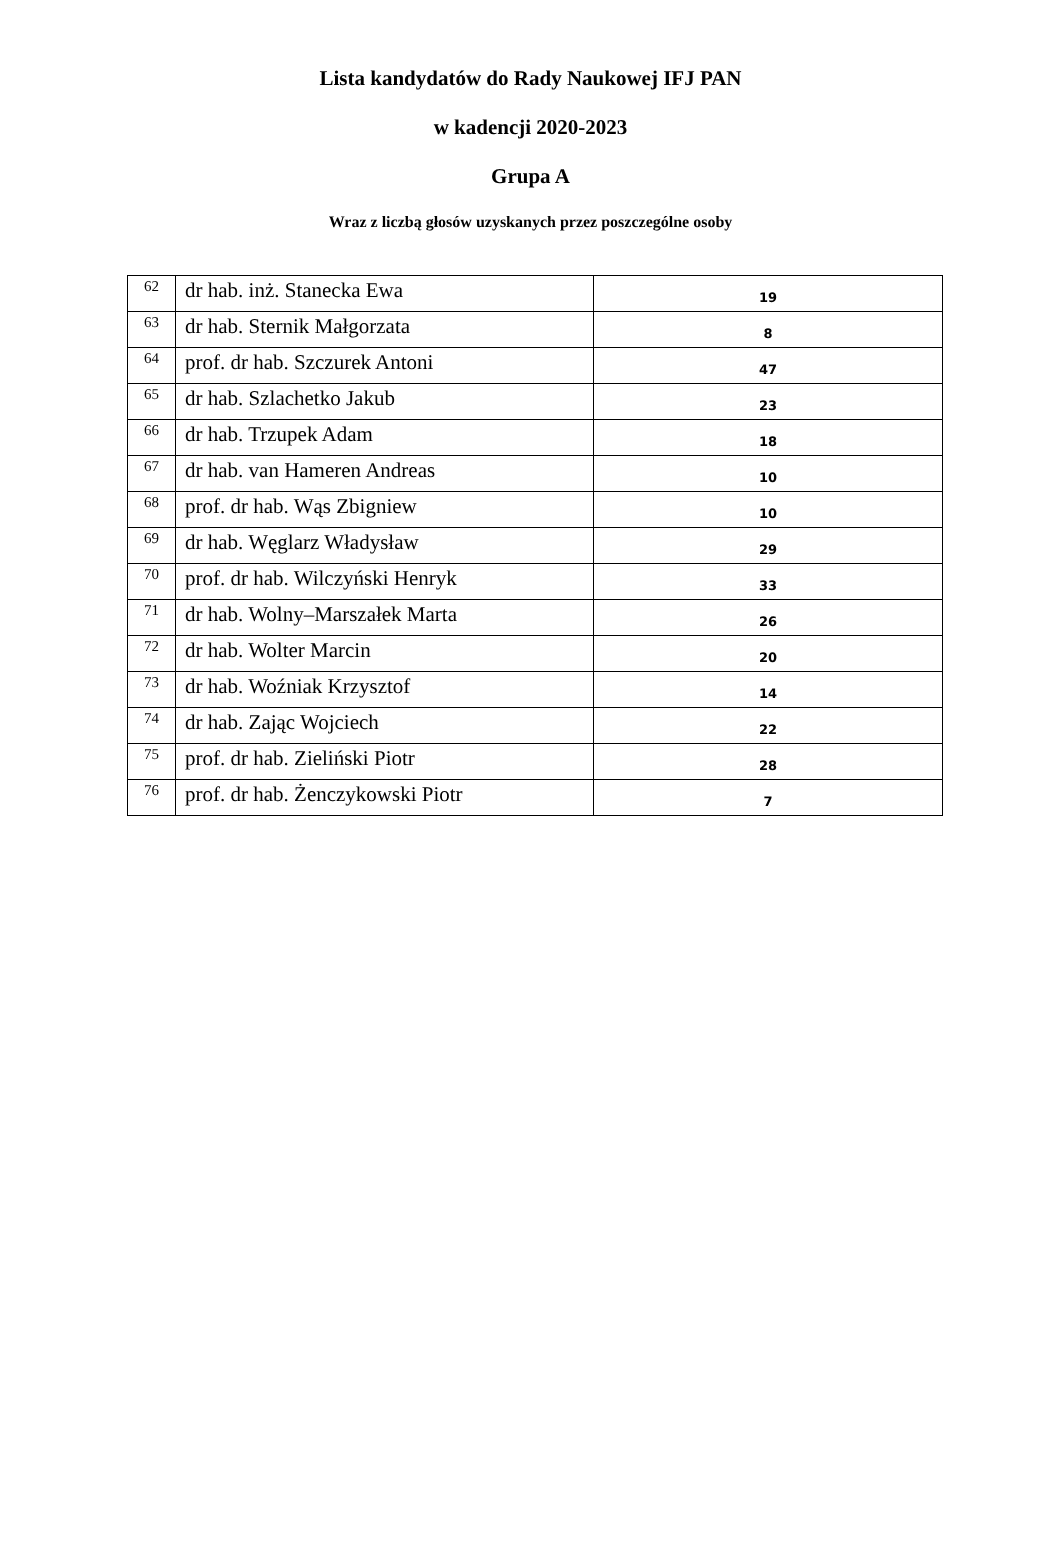Lista kandydatów do Rady Naukowej IFJ PAN
w kadencji 2020-2023
Grupa A
Wraz z liczbą głosów uzyskanych przez poszczególne osoby
| 62 | dr hab. inż. Stanecka Ewa | 19 |
| 63 | dr hab. Sternik Małgorzata | 8 |
| 64 | prof. dr hab. Szczurek Antoni | 47 |
| 65 | dr hab. Szlachetko Jakub | 23 |
| 66 | dr hab. Trzupek Adam | 18 |
| 67 | dr hab. van Hameren Andreas | 10 |
| 68 | prof. dr hab. Wąs Zbigniew | 10 |
| 69 | dr hab. Węglarz Władysław | 29 |
| 70 | prof. dr hab. Wilczyński Henryk | 33 |
| 71 | dr hab. Wolny–Marszałek Marta | 26 |
| 72 | dr hab. Wolter Marcin | 20 |
| 73 | dr hab. Woźniak Krzysztof | 14 |
| 74 | dr hab. Zając Wojciech | 22 |
| 75 | prof. dr hab. Zieliński Piotr | 28 |
| 76 | prof. dr hab. Żenczykowski Piotr | 7 |